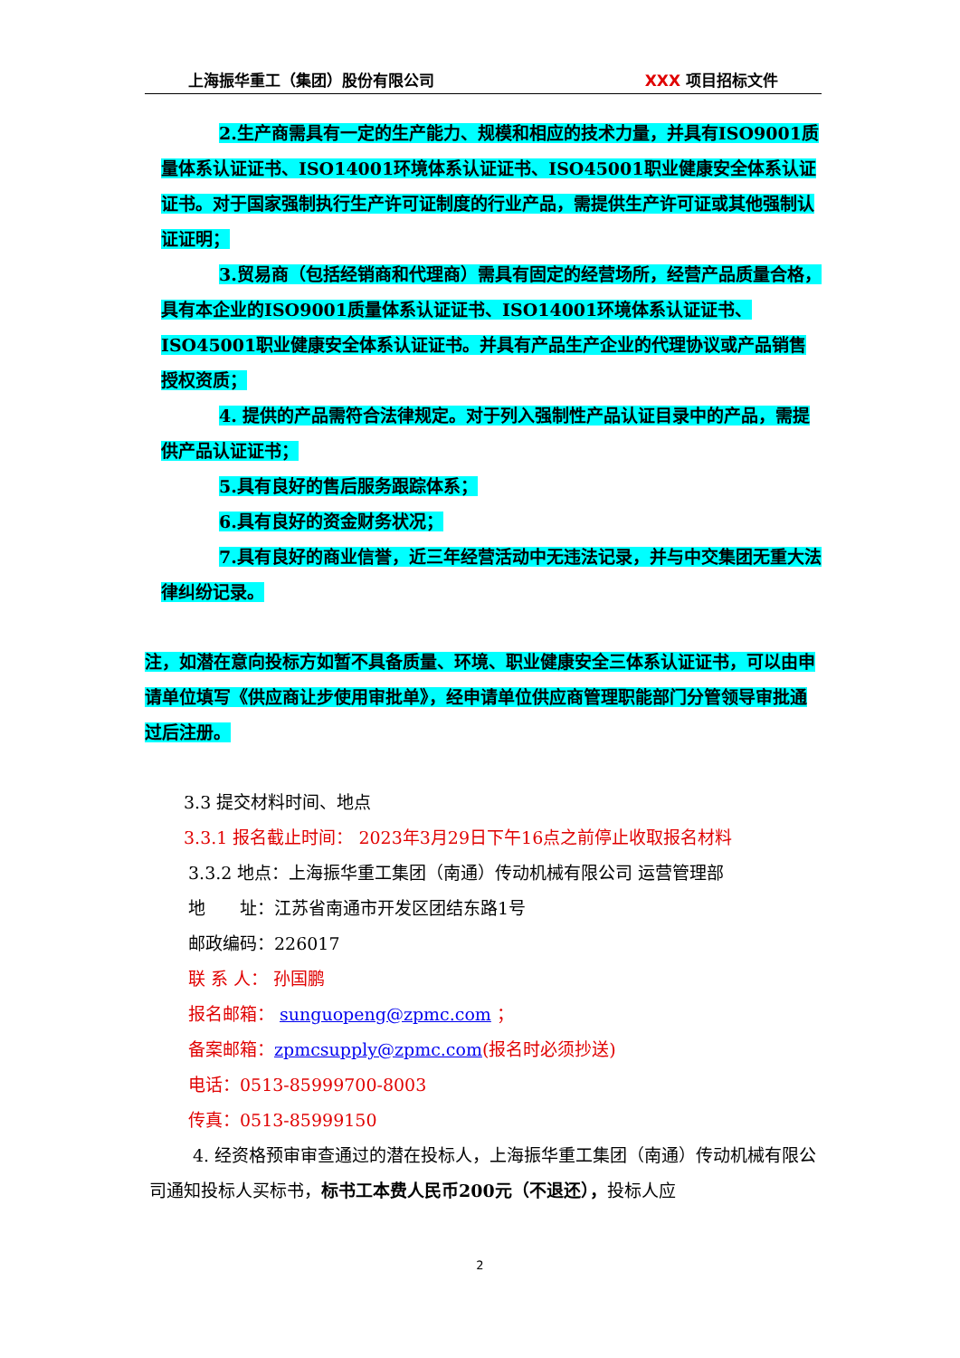上海振华重工（集团）股份有限公司 XXX 项目招标文件
2.生产商需具有一定的生产能力、规模和相应的技术力量，并具有ISO9001质量体系认证证书、ISO14001环境体系认证证书、ISO45001职业健康安全体系认证证书。对于国家强制执行生产许可证制度的行业产品，需提供生产许可证或其他强制认证证明；
3.贸易商（包括经销商和代理商）需具有固定的经营场所，经营产品质量合格，具有本企业的ISO9001质量体系认证证书、ISO14001环境体系认证证书、ISO45001职业健康安全体系认证证书。并具有产品生产企业的代理协议或产品销售授权资质；
4. 提供的产品需符合法律规定。对于列入强制性产品认证目录中的产品，需提供产品认证证书；
5.具有良好的售后服务跟踪体系；
6.具有良好的资金财务状况；
7.具有良好的商业信誉，近三年经营活动中无违法记录，并与中交集团无重大法律纠纷记录。
注，如潜在意向投标方如暂不具备质量、环境、职业健康安全三体系认证证书，可以由申请单位填写《供应商让步使用审批单》，经申请单位供应商管理职能部门分管领导审批通过后注册。
3.3 提交材料时间、地点
3.3.1 报名截止时间： 2023年3月29日下午16点之前停止收取报名材料
3.3.2 地点：上海振华重工集团（南通）传动机械有限公司 运营管理部
地　　址：江苏省南通市开发区团结东路1号
邮政编码：226017
联 系 人： 孙国鹏
报名邮箱： sunguopeng@zpmc.com ；
备案邮箱：zpmcsupply@zpmc.com(报名时必须抄送)
电话：0513-85999700-8003
传真：0513-85999150
4. 经资格预审审查通过的潜在投标人，上海振华重工集团（南通）传动机械有限公司通知投标人买标书，标书工本费人民币200元（不退还），投标人应
2